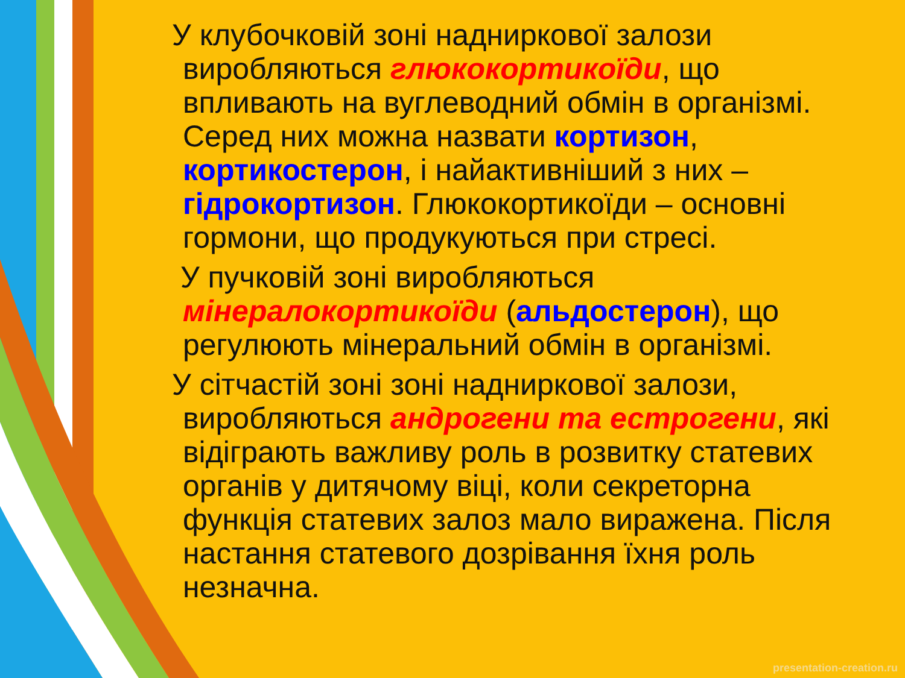У клубочковій зоні надниркової залози виробляються глюкокортикоїди, що впливають на вуглеводний обмін в організмі. Серед них можна назвати кортизон, кортикостерон, і найактивніший з них – гідрокортизон. Глюкокортикоїди – основні гормони, що продукуються при стресі.
У пучковій зоні виробляються мінералокортикоїди (альдостерон), що регулюють мінеральний обмін в організмі.
У сітчастій зоні зоні надниркової залози, виробляються андрогени та естрогени, які відіграють важливу роль в розвитку статевих органів у дитячому віці, коли секреторна функція статевих залоз мало виражена. Після настання статевого дозрівання їхня роль незначна.
presentation-creation.ru